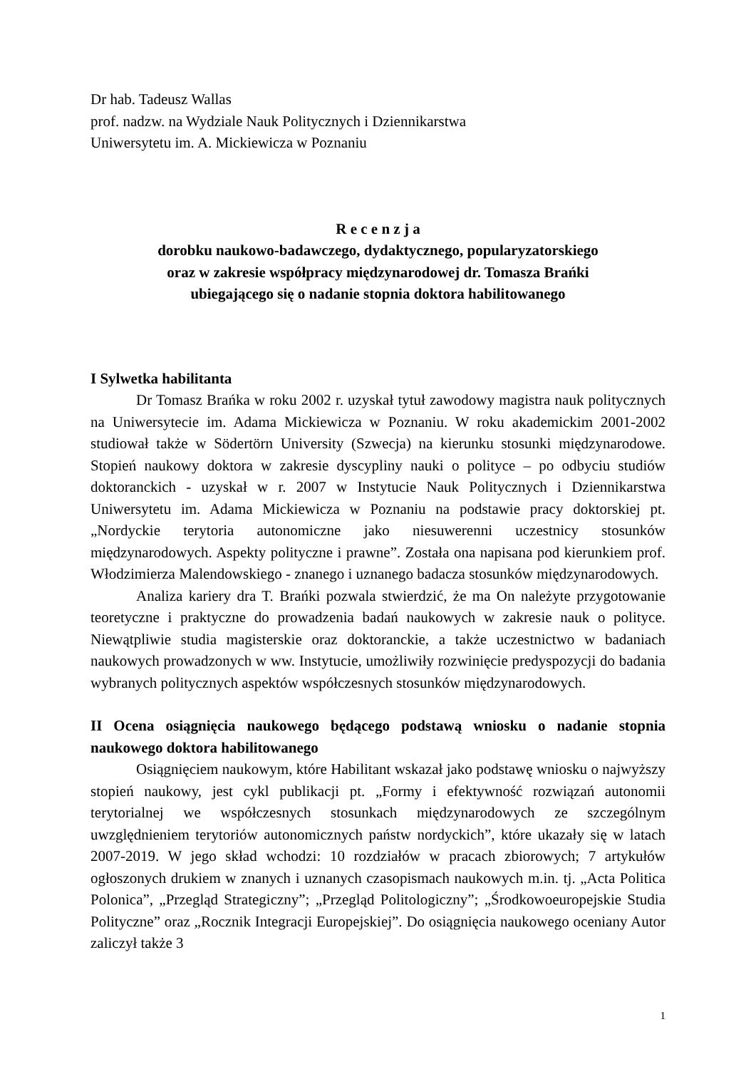Dr hab. Tadeusz Wallas
prof. nadzw. na Wydziale Nauk Politycznych i Dziennikarstwa
Uniwersytetu im. A. Mickiewicza w Poznaniu
R e c e n z j a
dorobku naukowo-badawczego, dydaktycznego, popularyzatorskiego
oraz w zakresie współpracy międzynarodowej dr. Tomasza Brańki
ubiegającego się o nadanie stopnia doktora habilitowanego
I Sylwetka habilitanta
Dr Tomasz Brańka w roku 2002 r. uzyskał tytuł zawodowy magistra nauk politycznych na Uniwersytecie im. Adama Mickiewicza w Poznaniu. W roku akademickim 2001-2002 studiował także w Södertörn University (Szwecja) na kierunku stosunki międzynarodowe. Stopień naukowy doktora w zakresie dyscypliny nauki o polityce – po odbyciu studiów doktoranckich - uzyskał w r. 2007 w Instytucie Nauk Politycznych i Dziennikarstwa Uniwersytetu im. Adama Mickiewicza w Poznaniu na podstawie pracy doktorskiej pt. „Nordyckie terytoria autonomiczne jako niesuwerenni uczestnicy stosunków międzynarodowych. Aspekty polityczne i prawne”. Została ona napisana pod kierunkiem prof. Włodzimierza Malendowskiego - znanego i uznanego badacza stosunków międzynarodowych.
Analiza kariery dra T. Brańki pozwala stwierdzić, że ma On należyte przygotowanie teoretyczne i praktyczne do prowadzenia badań naukowych w zakresie nauk o polityce. Niewątpliwie studia magisterskie oraz doktoranckie, a także uczestnictwo w badaniach naukowych prowadzonych w ww. Instytucie, umożliwiły rozwinięcie predyspozycji do badania wybranych politycznych aspektów współczesnych stosunków międzynarodowych.
II Ocena osiągnięcia naukowego będącego podstawą wniosku o nadanie stopnia naukowego doktora habilitowanego
Osiągnięciem naukowym, które Habilitant wskazał jako podstawę wniosku o najwyższy stopień naukowy, jest cykl publikacji pt. „Formy i efektywność rozwiązań autonomii terytorialnej we współczesnych stosunkach międzynarodowych ze szczególnym uwzględnieniem terytoriów autonomicznych państw nordyckich”, które ukazały się w latach 2007-2019. W jego skład wchodzi: 10 rozdziałów w pracach zbiorowych; 7 artykułów ogłoszonych drukiem w znanych i uznanych czasopismach naukowych m.in. tj. „Acta Politica Polonica”, „Przegląd Strategiczny”; „Przegląd Politologiczny”; „Środkowoeuropejskie Studia Polityczne” oraz „Rocznik Integracji Europejskiej”. Do osiągnięcia naukowego oceniany Autor zaliczył także 3
1